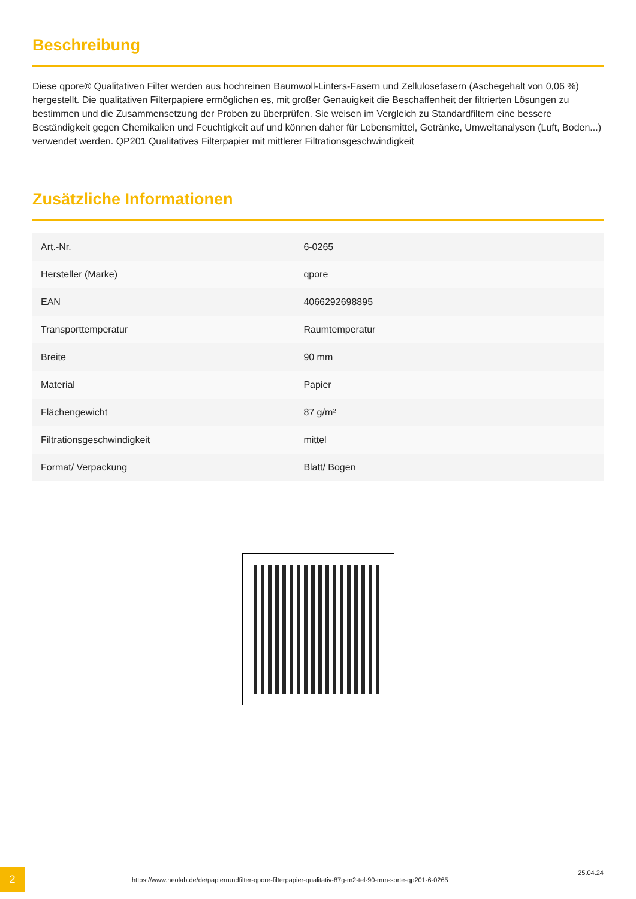Beschreibung
Diese qpore® Qualitativen Filter werden aus hochreinen Baumwoll-Linters-Fasern und Zellulosefasern (Aschegehalt von 0,06 %) hergestellt. Die qualitativen Filterpapiere ermöglichen es, mit großer Genauigkeit die Beschaffenheit der filtrierten Lösungen zu bestimmen und die Zusammensetzung der Proben zu überprüfen. Sie weisen im Vergleich zu Standardfiltern eine bessere Beständigkeit gegen Chemikalien und Feuchtigkeit auf und können daher für Lebensmittel, Getränke, Umweltanalysen (Luft, Boden...) verwendet werden. QP201 Qualitatives Filterpapier mit mittlerer Filtrationsgeschwindigkeit
Zusätzliche Informationen
| Art.-Nr. | 6-0265 |
| Hersteller (Marke) | qpore |
| EAN | 4066292698895 |
| Transporttemperatur | Raumtemperatur |
| Breite | 90 mm |
| Material | Papier |
| Flächengewicht | 87 g/m² |
| Filtrationsgeschwindigkeit | mittel |
| Format/ Verpackung | Blatt/ Bogen |
2
https://www.neolab.de/de/papierrundfilter-qpore-filterpapier-qualitativ-87g-m2-tel-90-mm-sorte-qp201-6-0265
25.04.24